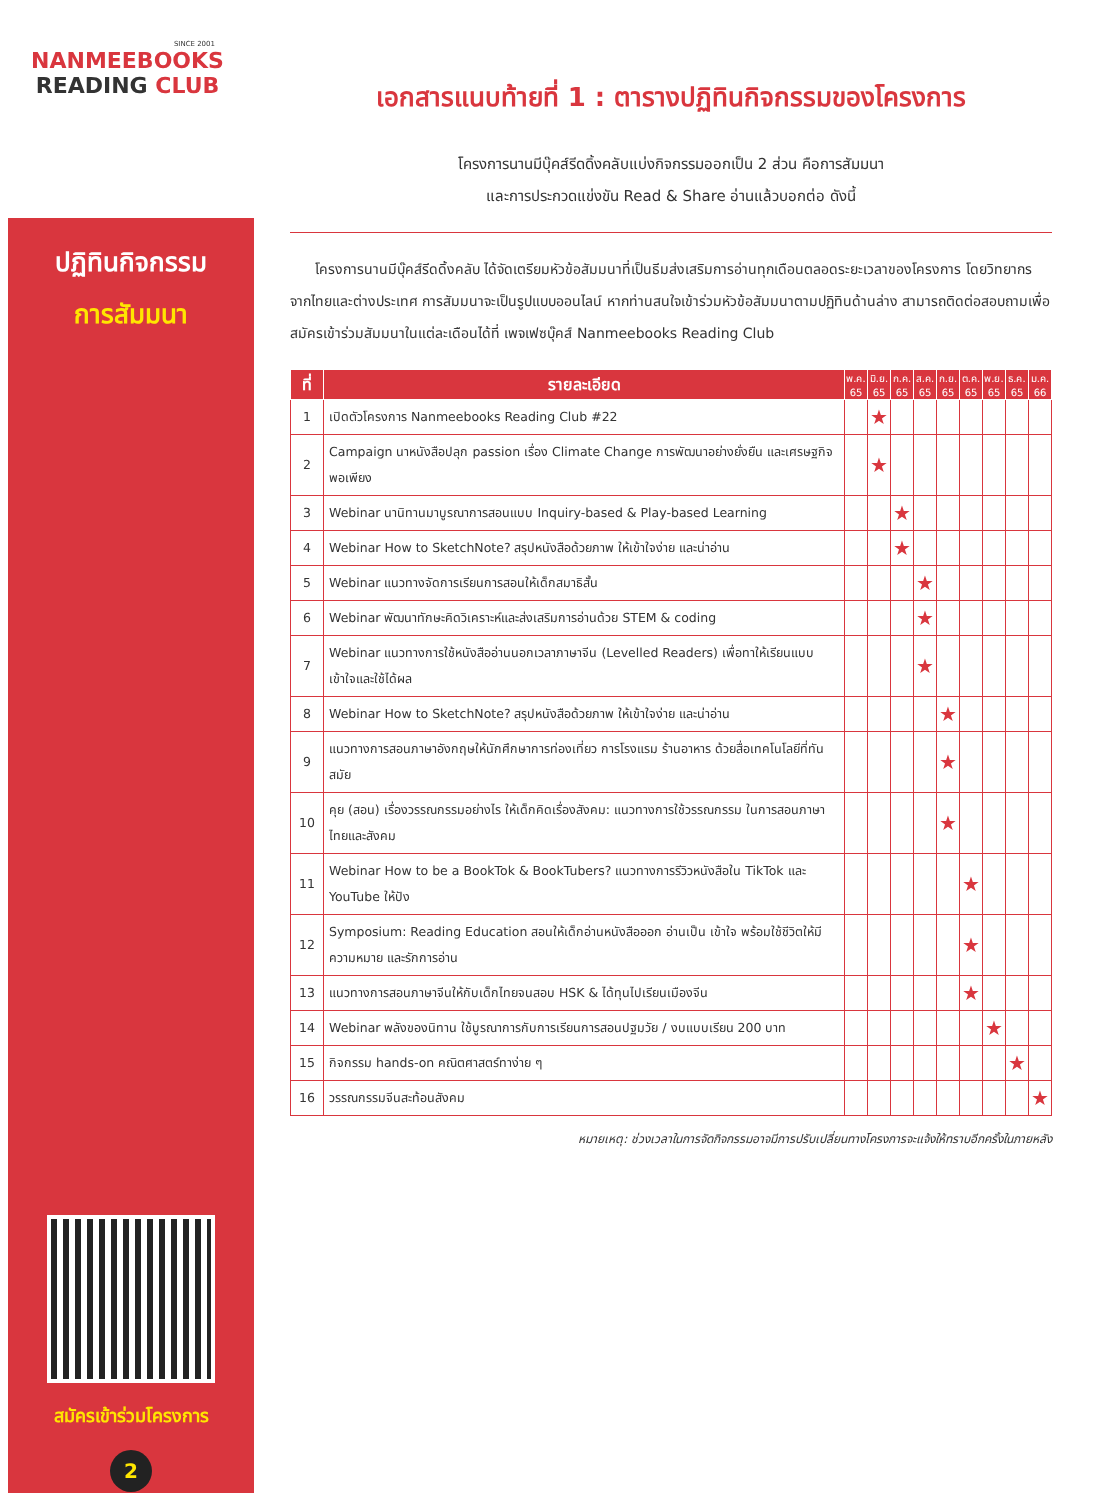SINCE 2001
NANMEEBOOKS
READING CLUB
ปฏิทินกิจกรรม
การสัมมนา
สมัครเข้าร่วมโครงการ
2
เอกสารแนบท้ายที่ 1 : ตารางปฏิทินกิจกรรมของโครงการ
โครงการนานมีบุ๊คส์รีดดิ้งคลับแบ่งกิจกรรมออกเป็น 2 ส่วน คือการสัมมนา
และการประกวดแข่งขัน Read & Share อ่านแล้วบอกต่อ ดังนี้
โครงการนานมีบุ๊คส์รีดดิ้งคลับ ได้จัดเตรียมหัวข้อสัมมนาที่เป็นธีมส่งเสริมการอ่านทุกเดือนตลอดระยะเวลาของโครงการ โดยวิทยากรจากไทยและต่างประเทศ การสัมมนาจะเป็นรูปแบบออนไลน์ หากท่านสนใจเข้าร่วมหัวข้อสัมมนาตามปฏิทินด้านล่าง สามารถติดต่อสอบถามเพื่อสมัครเข้าร่วมสัมมนาในแต่ละเดือนได้ที่ เพจเฟซบุ๊คส์ Nanmeebooks Reading Club
| ที่ | รายละเอียด | พ.ค. 65 | มิ.ย. 65 | ก.ค. 65 | ส.ค. 65 | ก.ย. 65 | ต.ค. 65 | พ.ย. 65 | ธ.ค. 65 | ม.ค. 66 |
| --- | --- | --- | --- | --- | --- | --- | --- | --- | --- | --- |
| 1 | เปิดตัวโครงการ Nanmeebooks Reading Club #22 | | ★ | | | | | | | |
| 2 | Campaign นาหนังสือปลุก passion เรื่อง Climate Change การพัฒนาอย่างยั่งยืน และเศรษฐกิจพอเพียง | | ★ | | | | | | | |
| 3 | Webinar นานิทานมาบูรณาการสอนแบบ Inquiry-based & Play-based Learning | | | ★ | | | | | | |
| 4 | Webinar How to SketchNote? สรุปหนังสือด้วยภาพ ให้เข้าใจง่าย และน่าอ่าน | | | ★ | | | | | | |
| 5 | Webinar แนวทางจัดการเรียนการสอนให้เด็กสมาธิสั้น | | | | ★ | | | | | |
| 6 | Webinar พัฒนาทักษะคิดวิเคราะห์และส่งเสริมการอ่านด้วย STEM & coding | | | | ★ | | | | | |
| 7 | Webinar แนวทางการใช้หนังสืออ่านนอกเวลาภาษาจีน (Levelled Readers) เพื่อทาให้เรียนแบบเข้าใจและใช้ได้ผล | | | | ★ | | | | | |
| 8 | Webinar How to SketchNote? สรุปหนังสือด้วยภาพ ให้เข้าใจง่าย และน่าอ่าน | | | | | ★ | | | | |
| 9 | แนวทางการสอนภาษาอังกฤษให้นักศึกษาการท่องเที่ยว การโรงแรม ร้านอาหาร ด้วยสื่อเทคโนโลยีที่ทันสมัย | | | | | ★ | | | | |
| 10 | คุย (สอน) เรื่องวรรณกรรมอย่างไร ให้เด็กคิดเรื่องสังคม: แนวทางการใช้วรรณกรรม ในการสอนภาษาไทยและสังคม | | | | | ★ | | | | |
| 11 | Webinar How to be a BookTok & BookTubers? แนวทางการรีวิวหนังสือใน TikTok และ YouTube ให้ปัง | | | | | | ★ | | | |
| 12 | Symposium: Reading Education สอนให้เด็กอ่านหนังสือออก อ่านเป็น เข้าใจ พร้อมใช้ชีวิตให้มีความหมาย และรักการอ่าน | | | | | | ★ | | | |
| 13 | แนวทางการสอนภาษาจีนให้กับเด็กไทยจนสอบ HSK & ได้ทุนไปเรียนเมืองจีน | | | | | | ★ | | | |
| 14 | Webinar พลังของนิทาน ใช้บูรณาการกับการเรียนการสอนปฐมวัย / งบแบบเรียน 200 บาท | | | | | | | ★ | | |
| 15 | กิจกรรม hands-on คณิตศาสตร์ทาง่าย ๆ | | | | | | | | ★ | |
| 16 | วรรณกรรมจีนสะท้อนสังคม | | | | | | | | | ★ |
หมายเหตุ: ช่วงเวลาในการจัดกิจกรรมอาจมีการปรับเปลี่ยนทางโครงการจะแจ้งให้ทราบอีกครั้งในภายหลัง